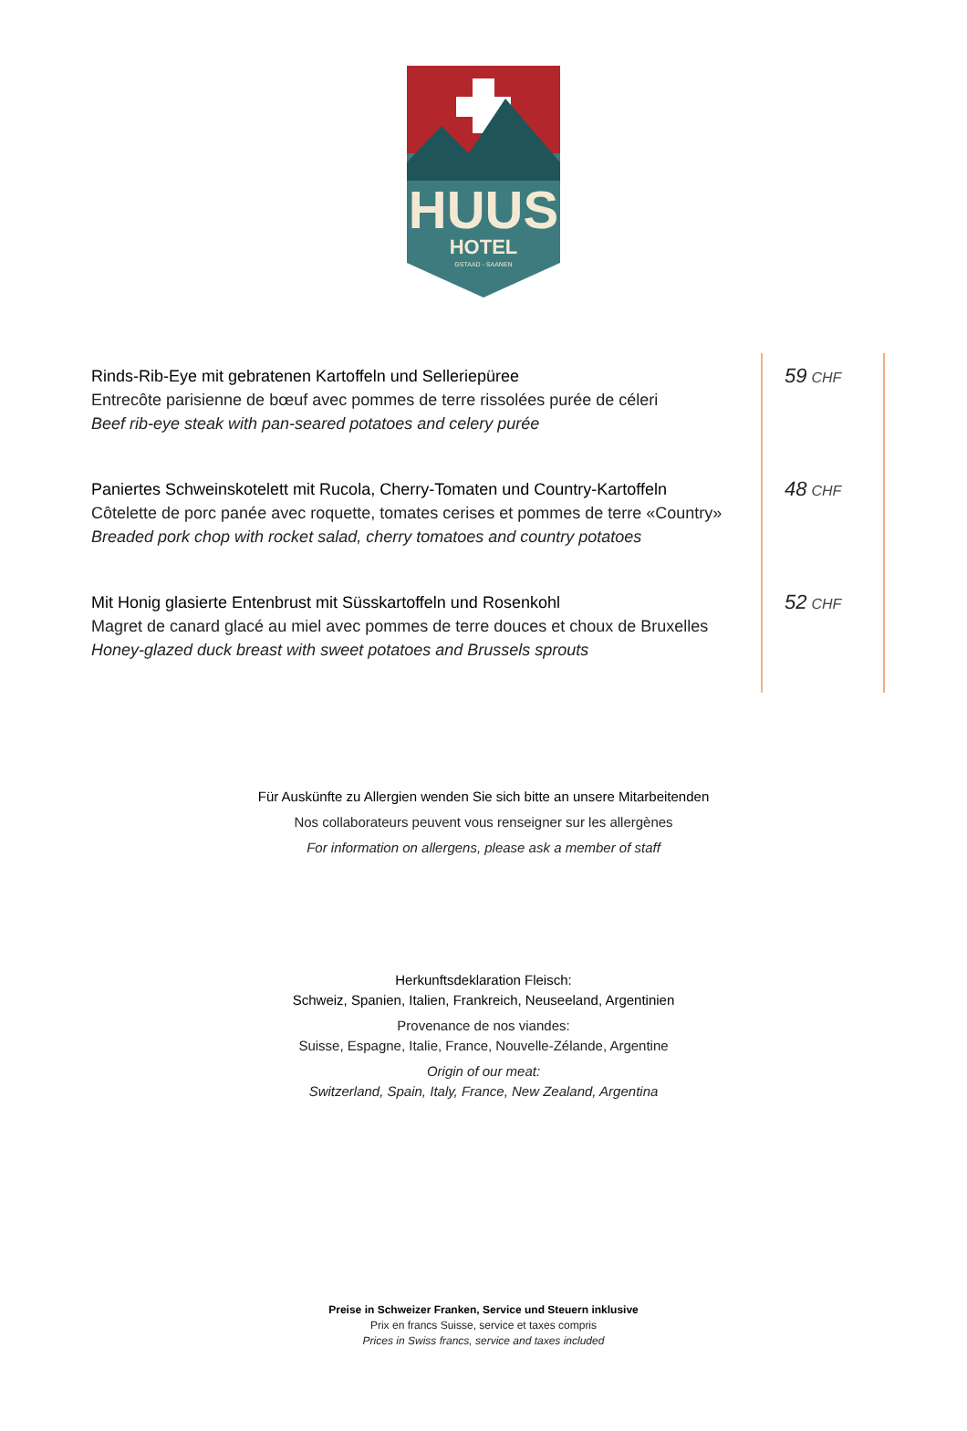HUUS
HOTEL
GSTAAD - SAANEN
| Rinds-Rib-Eye mit gebratenen Kartoffeln und Selleriepüree Entrecôte parisienne de bœuf avec pommes de terre rissolées purée de céleri Beef rib-eye steak with pan-seared potatoes and celery purée | 59 CHF |
| Paniertes Schweinskotelett mit Rucola, Cherry-Tomaten und Country-Kartoffeln Côtelette de porc panée avec roquette, tomates cerises et pommes de terre «Country» Breaded pork chop with rocket salad, cherry tomatoes and country potatoes | 48 CHF |
| Mit Honig glasierte Entenbrust mit Süsskartoffeln und Rosenkohl Magret de canard glacé au miel avec pommes de terre douces et choux de Bruxelles Honey-glazed duck breast with sweet potatoes and Brussels sprouts | 52 CHF |
Für Auskünfte zu Allergien wenden Sie sich bitte an unsere Mitarbeitenden
Nos collaborateurs peuvent vous renseigner sur les allergènes
For information on allergens, please ask a member of staff
Herkunftsdeklaration Fleisch:
Schweiz, Spanien, Italien, Frankreich, Neuseeland, Argentinien
Provenance de nos viandes:
Suisse, Espagne, Italie, France, Nouvelle-Zélande, Argentine
Origin of our meat:
Switzerland, Spain, Italy, France, New Zealand, Argentina
Preise in Schweizer Franken, Service und Steuern inklusive
Prix en francs Suisse, service et taxes compris
Prices in Swiss francs, service and taxes included